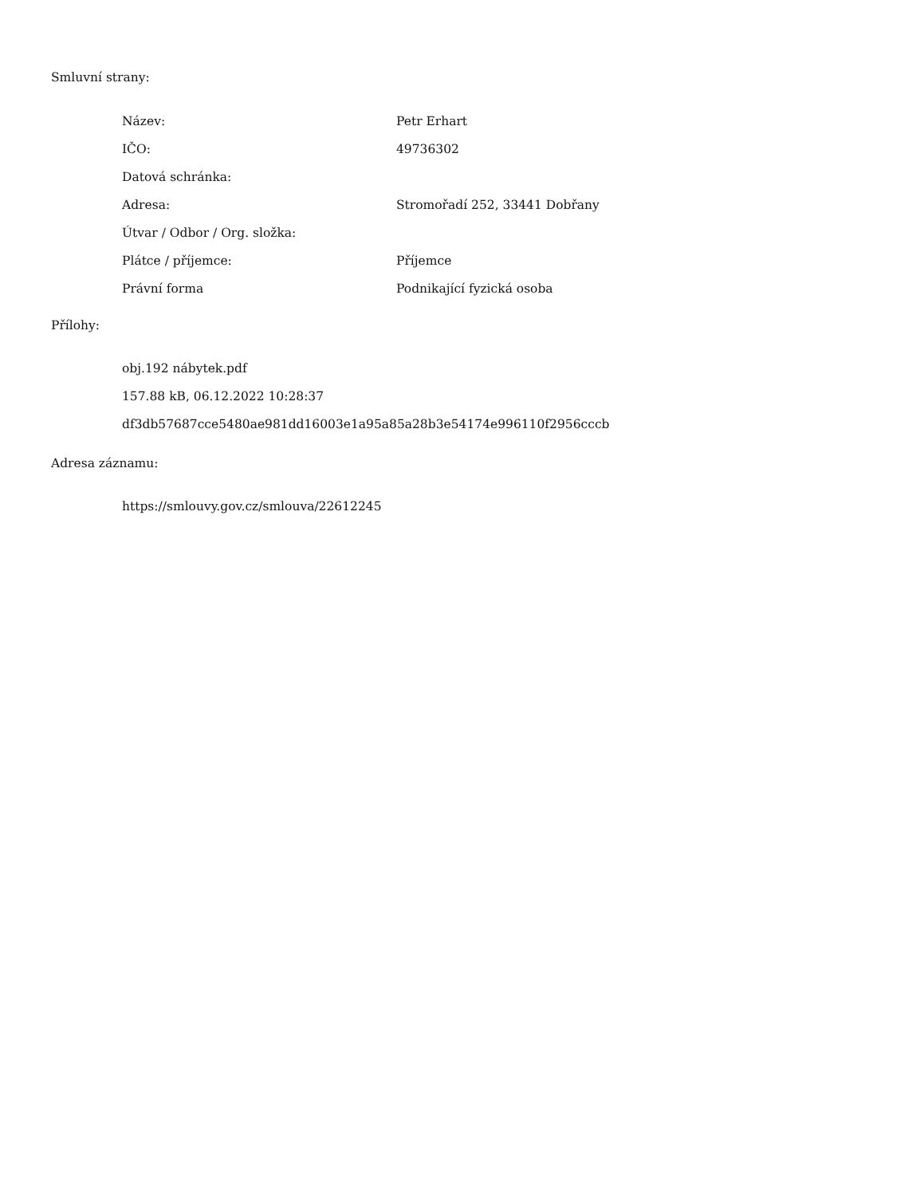Smluvní strany:
| Název: | Petr Erhart |
| IČO: | 49736302 |
| Datová schránka: | |
| Adresa: | Stromořadí 252, 33441 Dobřany |
| Útvar / Odbor / Org. složka: | |
| Plátce / příjemce: | Příjemce |
| Právní forma | Podnikající fyzická osoba |
Přílohy:
obj.192 nábytek.pdf
157.88 kB, 06.12.2022 10:28:37
df3db57687cce5480ae981dd16003e1a95a85a28b3e54174e996110f2956cccb
Adresa záznamu:
https://smlouvy.gov.cz/smlouva/22612245